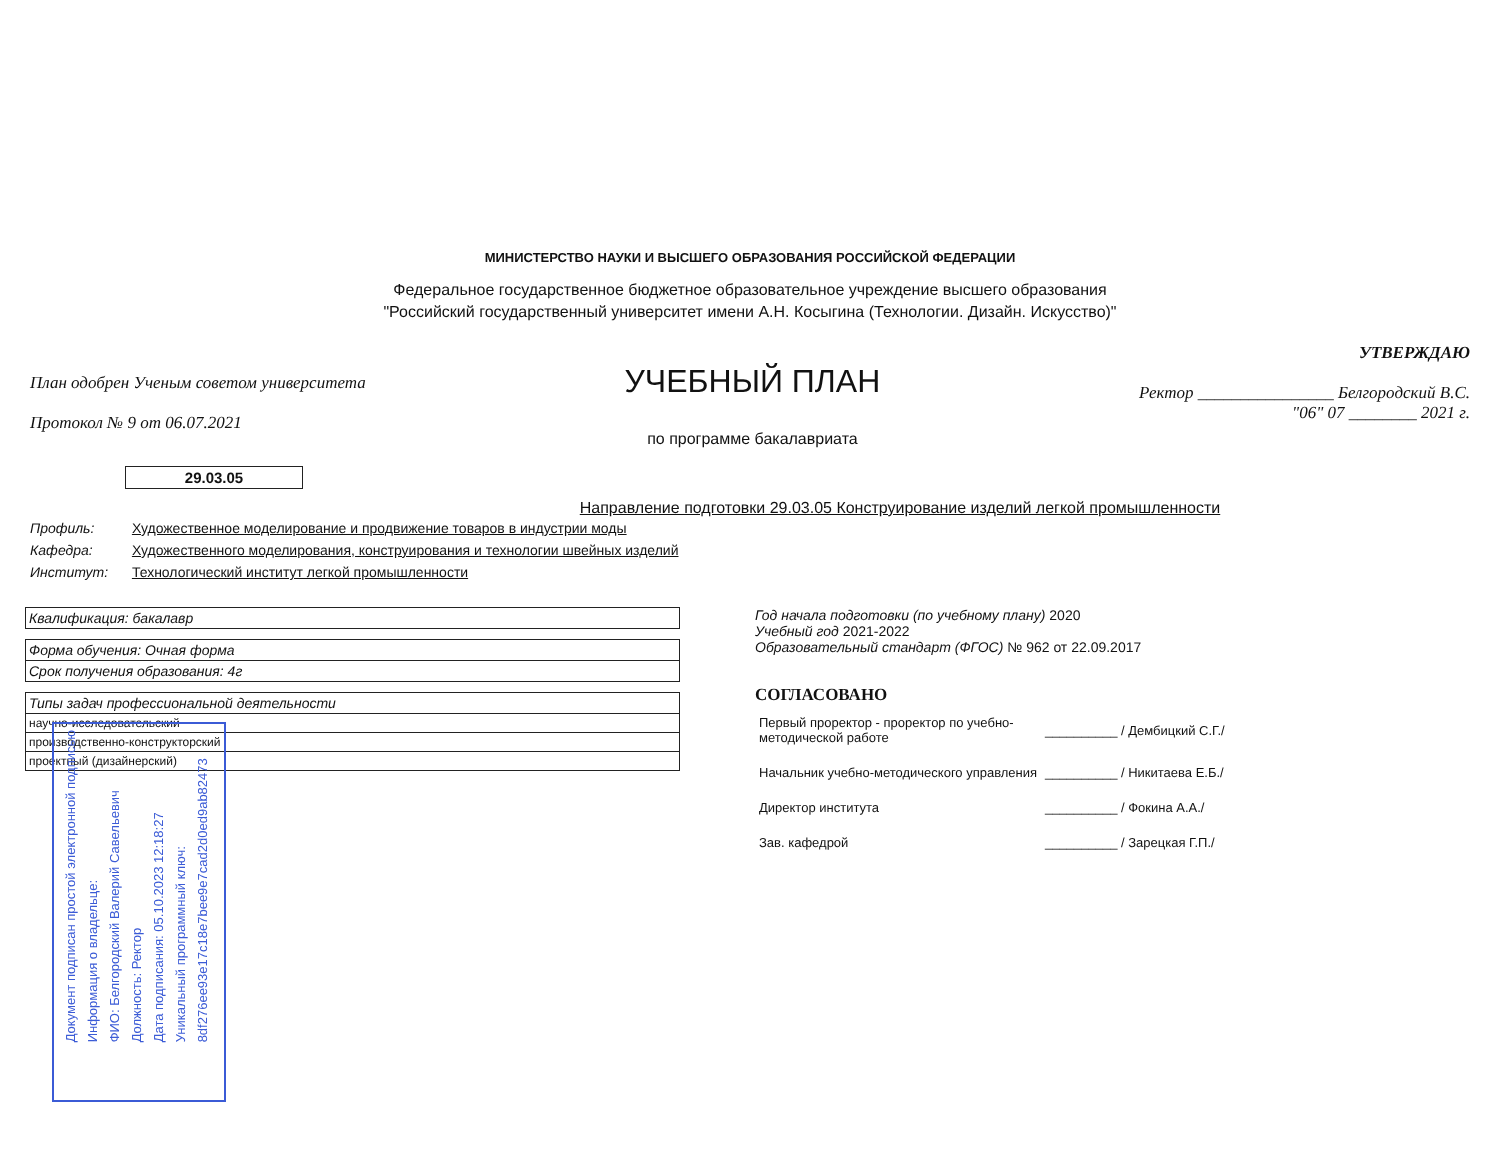МИНИСТЕРСТВО НАУКИ И ВЫСШЕГО ОБРАЗОВАНИЯ РОССИЙСКОЙ ФЕДЕРАЦИИ
Федеральное государственное бюджетное образовательное учреждение высшего образования
"Российский государственный университет имени А.Н. Косыгина (Технологии. Дизайн. Искусство)"
План одобрен Ученым советом университета
Протокол № 9 от 06.07.2021
УЧЕБНЫЙ ПЛАН
по программе бакалавриата
УТВЕРЖДАЮ
Ректор ________________ Белгородский В.С.
"06" 07 ________ 2021 г.
29.03.05
Направление подготовки 29.03.05 Конструирование изделий легкой промышленности
Профиль: Художественное моделирование и продвижение товаров в индустрии моды
Кафедра: Художественного моделирования, конструирования и технологии швейных изделий
Институт: Технологический институт легкой промышленности
| Квалификация: бакалавр |
| Форма обучения: Очная форма |
| Срок получения образования: 4г |
| Типы задач профессиональной деятельности |
| научно-исследовательский |
| производственно-конструкторский |
| проектный (дизайнерский) |
Год начала подготовки (по учебному плану) 2020
Учебный год 2021-2022
Образовательный стандарт (ФГОС) № 962 от 22.09.2017
СОГЛАСОВАНО
| Первый проректор - проректор по учебно- методической работе | __________ / Дембицкий С.Г./ |
| Начальник учебно-методического управления | __________ / Никитаева Е.Б./ |
| Директор института | __________ / Фокина А.А./ |
| Зав. кафедрой | __________ / Зарецкая Г.П./ |
Документ подписан простой электронной подписью
Информация о владельце:
ФИО: Белгородский Валерий Савельевич
Должность: Ректор
Дата подписания: 05.10.2023 12:18:27
Уникальный программный ключ:
8df276ee93e17c18e7bee9e7cad2d0ed9ab82473